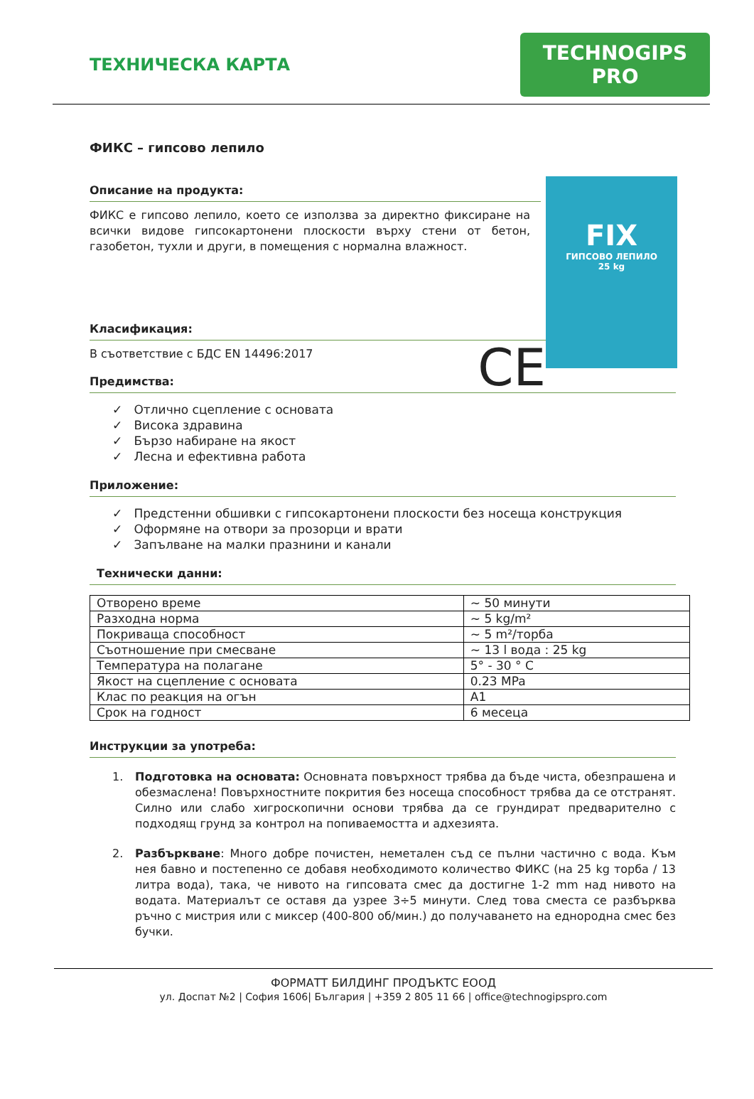ТЕХНИЧЕСКА КАРТА
TECHNOGIPS PRO
ФИКС – гипсово лепило
FIX
ГИПСОВО ЛЕПИЛО
25 kg
Описание на продукта:
ФИКС е гипсово лепило, което се използва за директно фиксиране на всички видове гипсокартонени плоскости върху стени от бетон, газобетон, тухли и други, в помещения с нормална влажност.
Класификация:
CE
В съответствие с БДС EN 14496:2017
Предимства:
✓ Отлично сцепление с основата
✓ Висока здравина
✓ Бързо набиране на якост
✓ Лесна и ефективна работа
Приложение:
✓ Предстенни обшивки с гипсокартонени плоскости без носеща конструкция
✓ Оформяне на отвори за прозорци и врати
✓ Запълване на малки празнини и канали
Технически данни:
| Отворено време | ~ 50 минути |
| Разходна норма | ~ 5 kg/m² |
| Покриваща способност | ~ 5 m²/торба |
| Съотношение при смесване | ~ 13 l вода : 25 kg |
| Температура на полагане | 5° - 30 ° C |
| Якост на сцепление с основата | 0.23 MPa |
| Клас по реакция на огън | A1 |
| Срок на годност | 6 месеца |
Инструкции за употреба:
1. Подготовка на основата: Основната повърхност трябва да бъде чиста, обезпрашена и обезмаслена! Повърхностните покрития без носеща способност трябва да се отстранят. Силно или слабо хигроскопични основи трябва да се грундират предварително с подходящ грунд за контрол на попиваемостта и адхезията.
2. Разбъркване: Много добре почистен, неметален съд се пълни частично с вода. Към нея бавно и постепенно се добавя необходимото количество ФИКС (на 25 kg торба / 13 литра вода), така, че нивото на гипсовата смес да достигне 1-2 mm над нивото на водата. Материалът се оставя да узрее 3÷5 минути. След това сместа се разбърква ръчно с мистрия или с миксер (400-800 об/мин.) до получаването на еднородна смес без бучки.
ФОРМАТТ БИЛДИНГ ПРОДЪКТС ЕООД
ул. Доспат №2 | София 1606| България | +359 2 805 11 66 | office@technogipspro.com